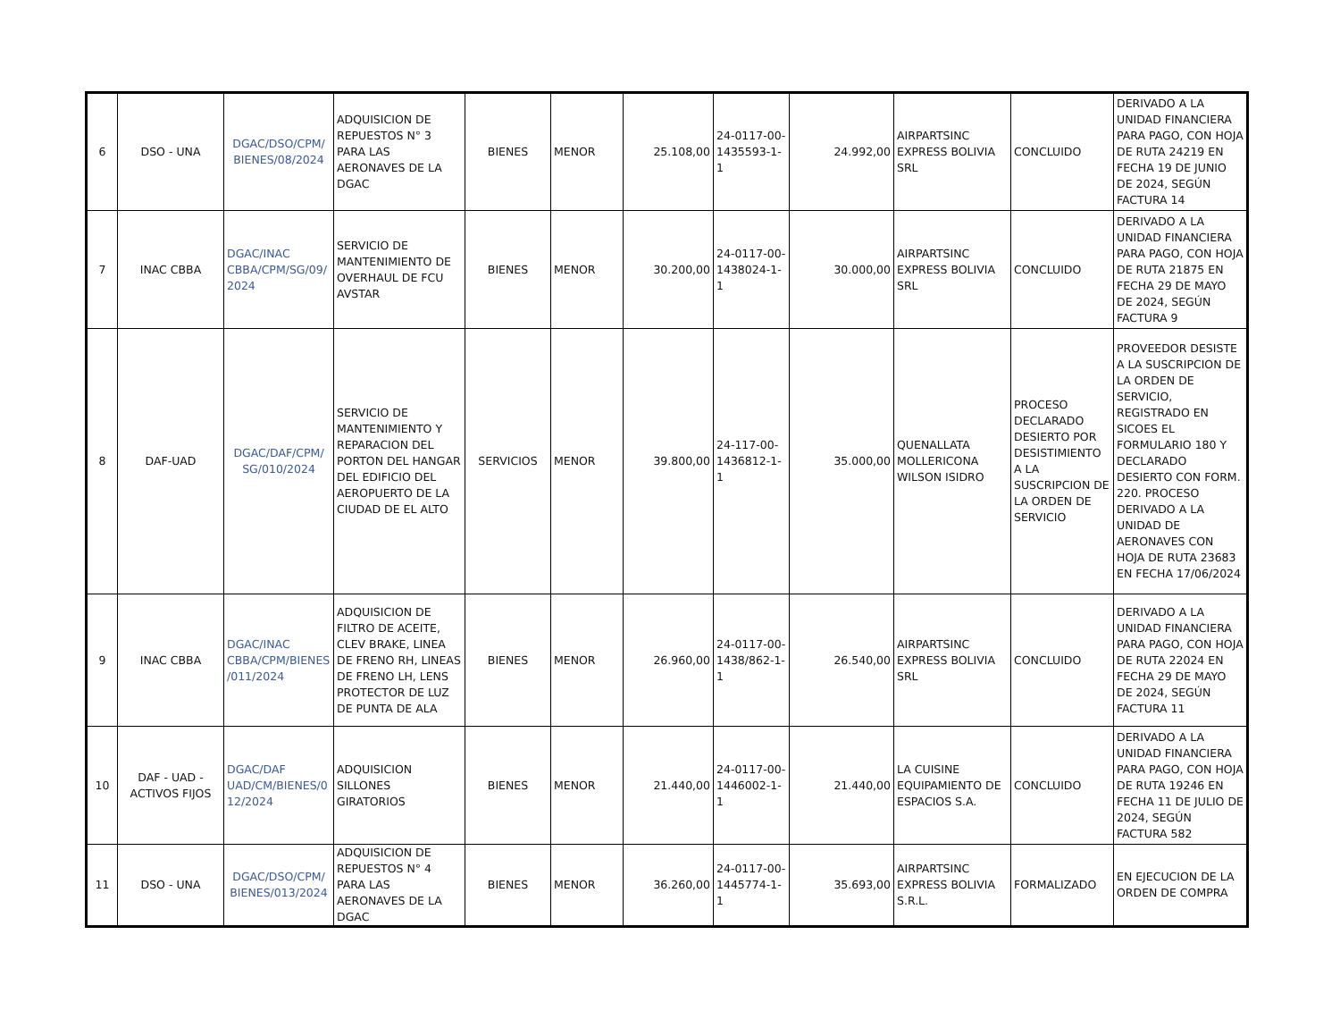| 6 | DSO - UNA | DGAC/DSO/CPM/ BIENES/08/2024 | ADQUISICION DE REPUESTOS N° 3 PARA LAS AERONAVES DE LA DGAC | BIENES | MENOR | 25.108,00 | 24-0117-00-1435593-1-1 | 24.992,00 | AIRPARTSINC EXPRESS BOLIVIA SRL | CONCLUIDO | DERIVADO A LA UNIDAD FINANCIERA PARA PAGO, CON HOJA DE RUTA 24219 EN FECHA 19 DE JUNIO DE 2024, SEGÚN FACTURA 14 |
| 7 | INAC CBBA | DGAC/INAC CBBA/CPM/SG/09/2024 | SERVICIO DE MANTENIMIENTO DE OVERHAUL DE FCU AVSTAR | BIENES | MENOR | 30.200,00 | 24-0117-00-1438024-1-1 | 30.000,00 | AIRPARTSINC EXPRESS BOLIVIA SRL | CONCLUIDO | DERIVADO A LA UNIDAD FINANCIERA PARA PAGO, CON HOJA DE RUTA 21875 EN FECHA 29 DE MAYO DE 2024, SEGÚN FACTURA 9 |
| 8 | DAF-UAD | DGAC/DAF/CPM/ SG/010/2024 | SERVICIO DE MANTENIMIENTO Y REPARACION DEL PORTON DEL HANGAR DEL EDIFICIO DEL AEROPUERTO DE LA CIUDAD DE EL ALTO | SERVICIOS | MENOR | 39.800,00 | 24-117-00-1436812-1-1 | 35.000,00 | QUENALLATA MOLLERICONA WILSON ISIDRO | PROCESO DECLARADO DESIERTO POR DESISTIMIENTO A LA SUSCRIPCION DE LA ORDEN DE SERVICIO | PROVEEDOR DESISTE A LA SUSCRIPCION DE LA ORDEN DE SERVICIO, REGISTRADO EN SICOES EL FORMULARIO 180 Y DECLARADO DESIERTO CON FORM. 220. PROCESO DERIVADO A LA UNIDAD DE AERONAVES CON HOJA DE RUTA 23683 EN FECHA 17/06/2024 |
| 9 | INAC CBBA | DGAC/INAC CBBA/CPM/BIENES/011/2024 | ADQUISICION DE FILTRO DE ACEITE, CLEV BRAKE, LINEA DE FRENO RH, LINEAS DE FRENO LH, LENS PROTECTOR DE LUZ DE PUNTA DE ALA | BIENES | MENOR | 26.960,00 | 24-0117-00-1438/862-1-1 | 26.540,00 | AIRPARTSINC EXPRESS BOLIVIA SRL | CONCLUIDO | DERIVADO A LA UNIDAD FINANCIERA PARA PAGO, CON HOJA DE RUTA 22024 EN FECHA 29 DE MAYO DE 2024, SEGÚN FACTURA 11 |
| 10 | DAF - UAD - ACTIVOS FIJOS | DGAC/DAF UAD/CM/BIENES/012/2024 | ADQUISICION SILLONES GIRATORIOS | BIENES | MENOR | 21.440,00 | 24-0117-00-1446002-1-1 | 21.440,00 | LA CUISINE EQUIPAMIENTO DE ESPACIOS S.A. | CONCLUIDO | DERIVADO A LA UNIDAD FINANCIERA PARA PAGO, CON HOJA DE RUTA 19246 EN FECHA 11 DE JULIO DE 2024, SEGÚN FACTURA 582 |
| 11 | DSO - UNA | DGAC/DSO/CPM/ BIENES/013/2024 | ADQUISICION DE REPUESTOS N° 4 PARA LAS AERONAVES DE LA DGAC | BIENES | MENOR | 36.260,00 | 24-0117-00-1445774-1-1 | 35.693,00 | AIRPARTSINC EXPRESS BOLIVIA S.R.L. | FORMALIZADO | EN EJECUCION DE LA ORDEN DE COMPRA |